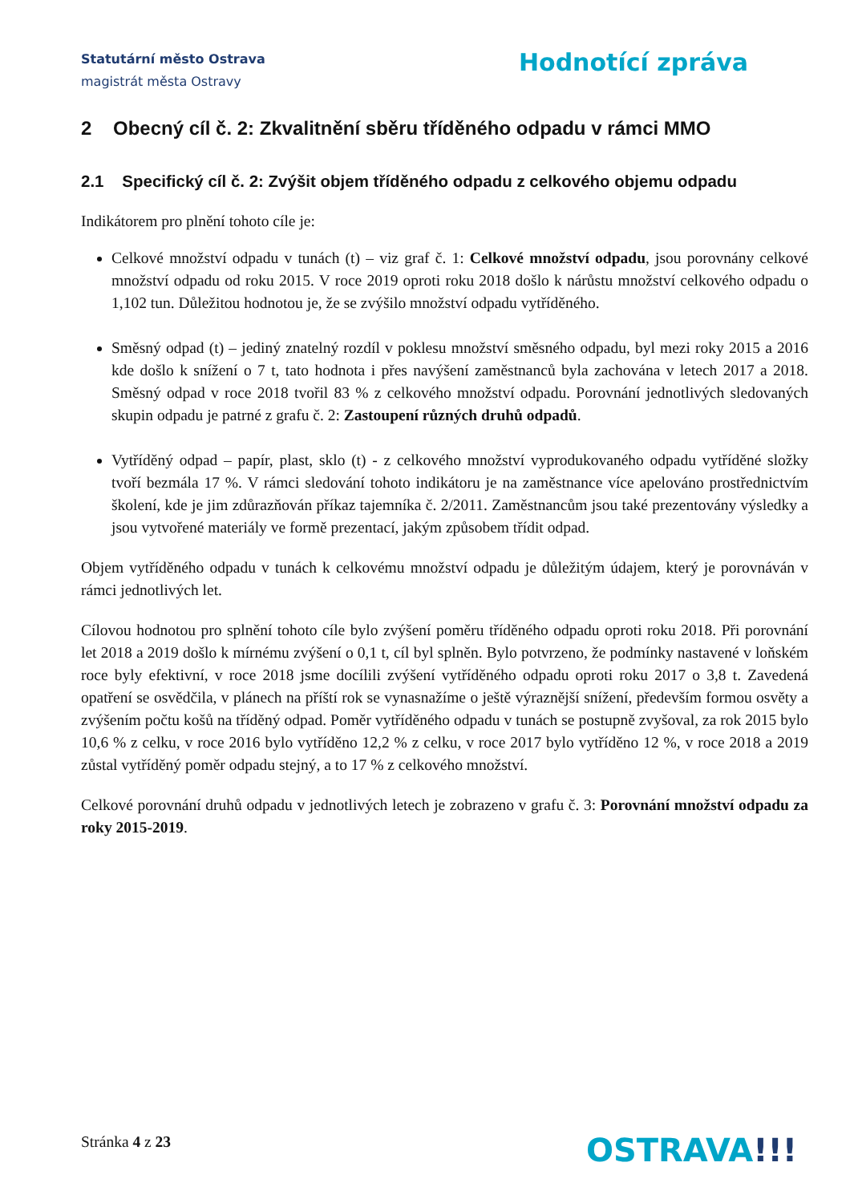Statutární město Ostrava
magistrát města Ostravy
Hodnotící zpráva
2 Obecný cíl č. 2: Zkvalitnění sběru tříděného odpadu v rámci MMO
2.1 Specifický cíl č. 2: Zvýšit objem tříděného odpadu z celkového objemu odpadu
Indikátorem pro plnění tohoto cíle je:
Celkové množství odpadu v tunách (t) – viz graf č. 1: Celkové množství odpadu, jsou porovnány celkové množství odpadu od roku 2015. V roce 2019 oproti roku 2018 došlo k nárůstu množství celkového odpadu o 1,102 tun. Důležitou hodnotou je, že se zvýšilo množství odpadu vytříděného.
Směsný odpad (t) – jediný znatelný rozdíl v poklesu množství směsného odpadu, byl mezi roky 2015 a 2016 kde došlo k snížení o 7 t, tato hodnota i přes navýšení zaměstnanců byla zachována v letech 2017 a 2018. Směsný odpad v roce 2018 tvořil 83 % z celkového množství odpadu. Porovnání jednotlivých sledovaných skupin odpadu je patrné z grafu č. 2: Zastoupení různých druhů odpadů.
Vytříděný odpad – papír, plast, sklo (t) - z celkového množství vyprodukovaného odpadu vytříděné složky tvoří bezmála 17 %. V rámci sledování tohoto indikátoru je na zaměstnance více apelováno prostřednictvím školení, kde je jim zdůrazňován příkaz tajemníka č. 2/2011. Zaměstnancům jsou také prezentovány výsledky a jsou vytvořené materiály ve formě prezentací, jakým způsobem třídit odpad.
Objem vytříděného odpadu v tunách k celkovému množství odpadu je důležitým údajem, který je porovnáván v rámci jednotlivých let.
Cílovou hodnotou pro splnění tohoto cíle bylo zvýšení poměru tříděného odpadu oproti roku 2018. Při porovnání let 2018 a 2019 došlo k mírnému zvýšení o 0,1 t, cíl byl splněn. Bylo potvrzeno, že podmínky nastavené v loňském roce byly efektivní, v roce 2018 jsme docílili zvýšení vytříděného odpadu oproti roku 2017 o 3,8 t. Zavedená opatření se osvědčila, v plánech na příští rok se vynasnažíme o ještě výraznější snížení, především formou osvěty a zvýšením počtu košů na tříděný odpad. Poměr vytříděného odpadu v tunách se postupně zvyšoval, za rok 2015 bylo 10,6 % z celku, v roce 2016 bylo vytříděno 12,2 % z celku, v roce 2017 bylo vytříděno 12 %, v roce 2018 a 2019 zůstal vytříděný poměr odpadu stejný, a to 17 % z celkového množství.
Celkové porovnání druhů odpadu v jednotlivých letech je zobrazeno v grafu č. 3: Porovnání množství odpadu za roky 2015-2019.
Stránka 4 z 23 OSTRAVA!!!